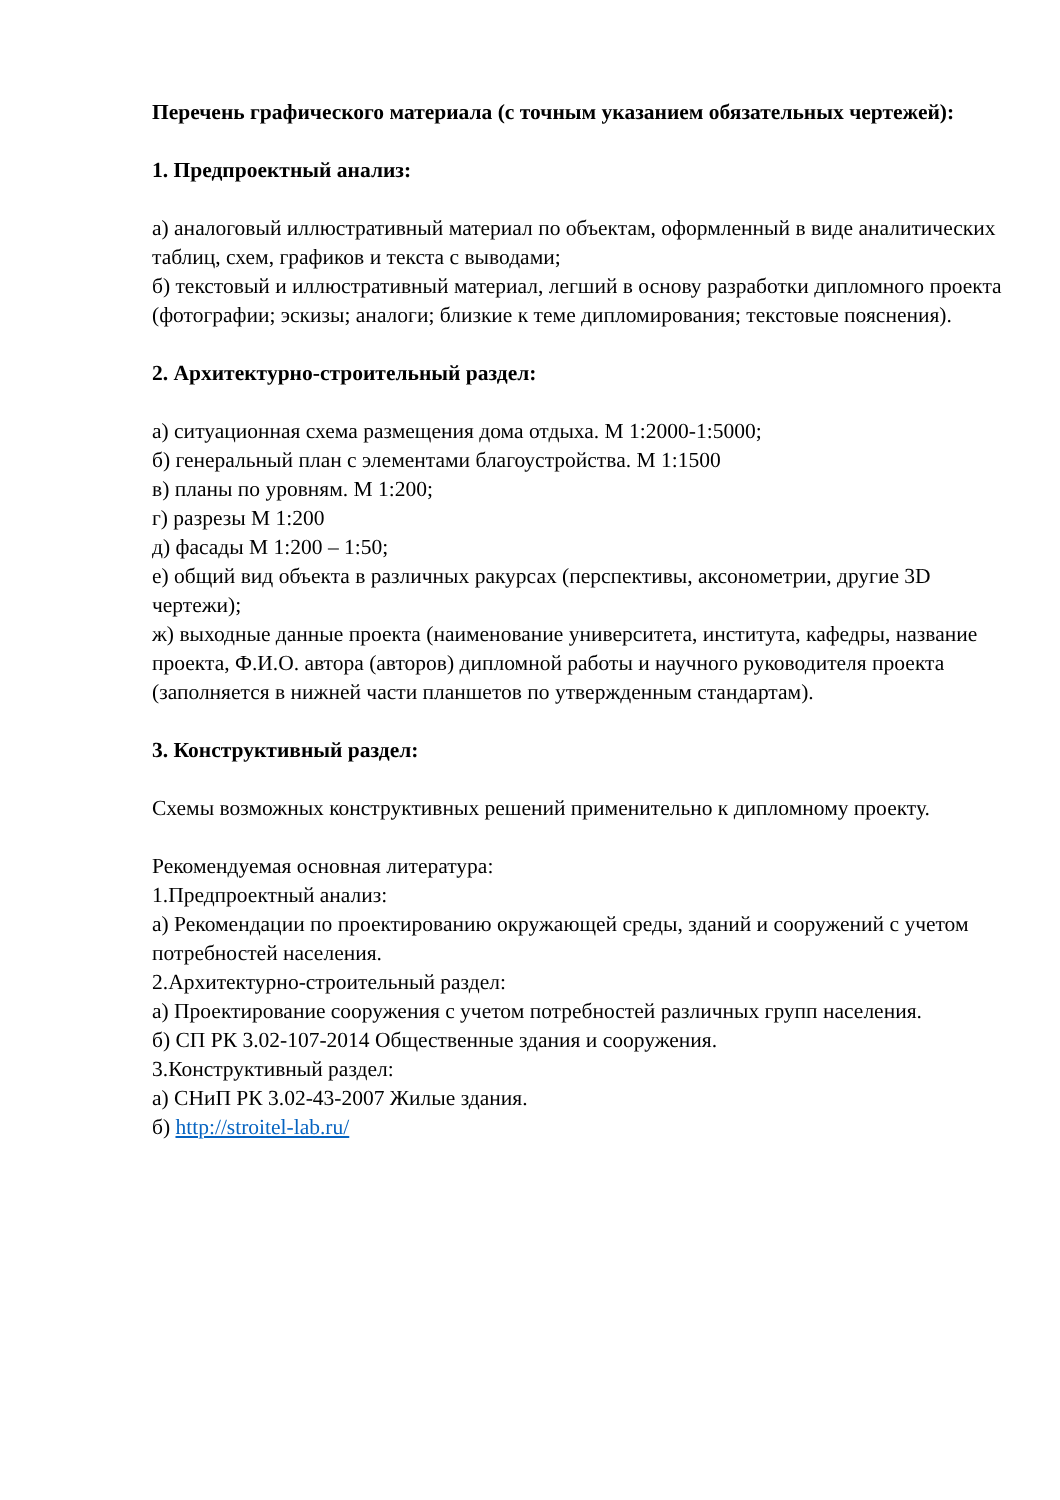Перечень графического материала (с точным указанием обязательных чертежей):
1. Предпроектный анализ:
а) аналоговый иллюстративный материал по объектам, оформленный в виде аналитических таблиц, схем, графиков и текста с выводами;
б) текстовый и иллюстративный материал, легший в основу разработки дипломного проекта (фотографии; эскизы; аналоги; близкие к теме дипломирования; текстовые пояснения).
2. Архитектурно-строительный раздел:
а) ситуационная схема размещения дома отдыха. М 1:2000-1:5000;
б) генеральный план с элементами благоустройства. М 1:1500
в) планы по уровням. М 1:200;
г) разрезы М 1:200
д) фасады М 1:200 – 1:50;
е) общий вид объекта в различных ракурсах (перспективы, аксонометрии, другие 3D чертежи);
ж) выходные данные проекта (наименование университета, института, кафедры, название проекта, Ф.И.О. автора (авторов) дипломной работы и научного руководителя проекта (заполняется в нижней части планшетов по утвержденным стандартам).
3. Конструктивный раздел:
Схемы возможных конструктивных решений применительно к дипломному проекту.
Рекомендуемая основная литература:
1.Предпроектный анализ:
а) Рекомендации по проектированию окружающей среды, зданий и сооружений с учетом потребностей населения.
2.Архитектурно-строительный раздел:
а) Проектирование сооружения с учетом потребностей различных групп населения.
б) СП РК 3.02-107-2014 Общественные здания и сооружения.
3.Конструктивный раздел:
а) СНиП РК 3.02-43-2007 Жилые здания.
б) http://stroitel-lab.ru/